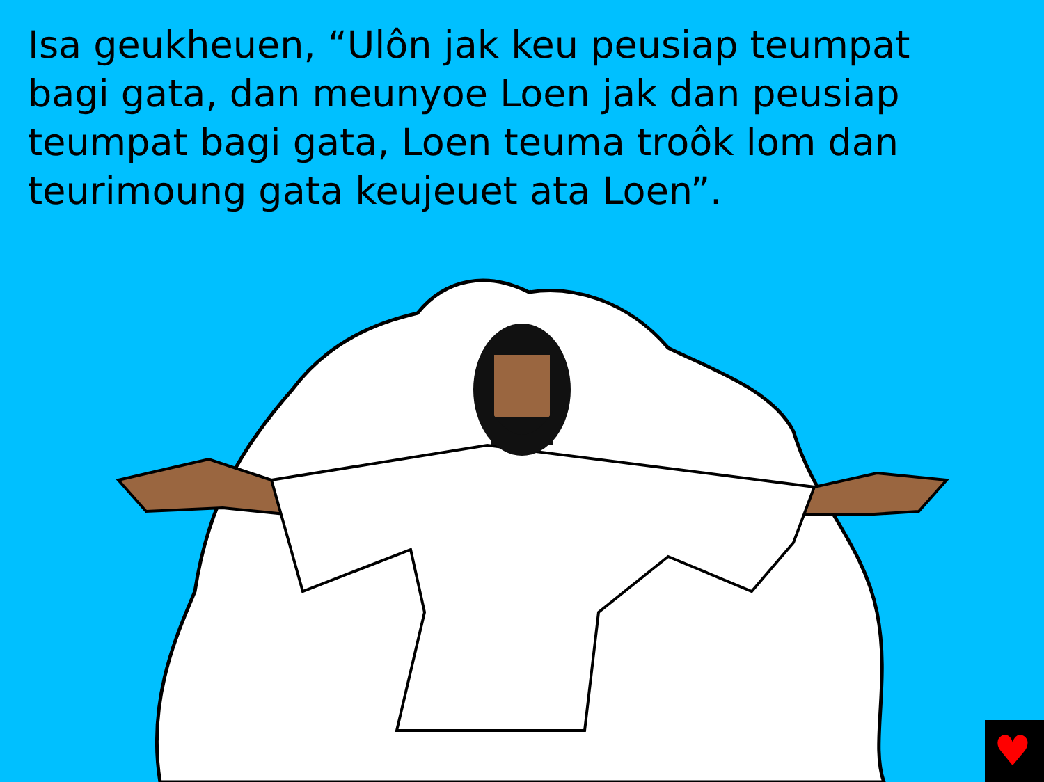Isa geukheuen, “Ulôn jak keu peusiap teumpat bagi gata, dan meunyoe Loen jak dan peusiap teumpat bagi gata, Loen teuma troôk lom dan teurimoung gata keujeuet ata Loen”.
♥